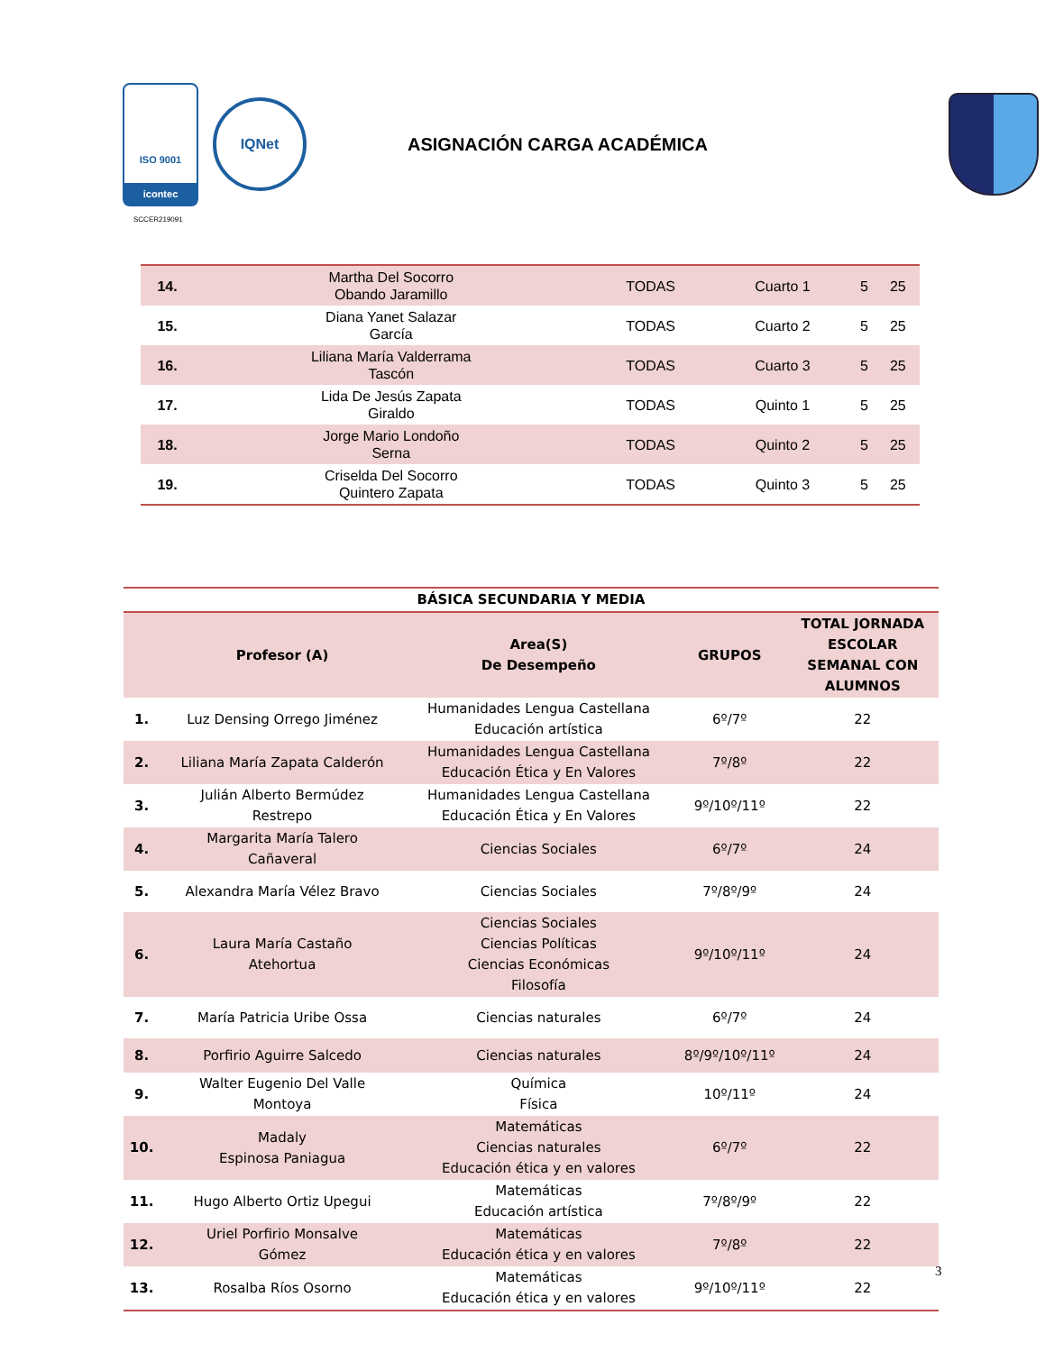ISO 9001
icontec
IQNet
ASIGNACIÓN CARGA ACADÉMICA
SCCER219091
| 14. | Martha Del Socorro Obando Jaramillo | TODAS | Cuarto 1 | 5 | 25 |
| 15. | Diana Yanet Salazar García | TODAS | Cuarto 2 | 5 | 25 |
| 16. | Liliana María Valderrama Tascón | TODAS | Cuarto 3 | 5 | 25 |
| 17. | Lida De Jesús Zapata Giraldo | TODAS | Quinto 1 | 5 | 25 |
| 18. | Jorge Mario Londoño Serna | TODAS | Quinto 2 | 5 | 25 |
| 19. | Criselda Del Socorro Quintero Zapata | TODAS | Quinto 3 | 5 | 25 |
| BÁSICA SECUNDARIA Y MEDIA | | | | |
| --- | --- | --- | --- | --- |
| | Profesor (A) | Area(S) De Desempeño | GRUPOS | TOTAL JORNADA ESCOLAR SEMANAL CON ALUMNOS |
| 1. | Luz Densing Orrego Jiménez | Humanidades Lengua Castellana Educación artística | 6º/7º | 22 |
| 2. | Liliana María Zapata Calderón | Humanidades Lengua Castellana Educación Ética y En Valores | 7º/8º | 22 |
| 3. | Julián Alberto Bermúdez Restrepo | Humanidades Lengua Castellana Educación Ética y En Valores | 9º/10º/11º | 22 |
| 4. | Margarita María Talero Cañaveral | Ciencias Sociales | 6º/7º | 24 |
| 5. | Alexandra María Vélez Bravo | Ciencias Sociales | 7º/8º/9º | 24 |
| 6. | Laura María Castaño Atehortua | Ciencias Sociales Ciencias Políticas Ciencias Económicas Filosofía | 9º/10º/11º | 24 |
| 7. | María Patricia Uribe Ossa | Ciencias naturales | 6º/7º | 24 |
| 8. | Porfirio Aguirre Salcedo | Ciencias naturales | 8º/9º/10º/11º | 24 |
| 9. | Walter Eugenio Del Valle Montoya | Química Física | 10º/11º | 24 |
| 10. | Madaly Espinosa Paniagua | Matemáticas Ciencias naturales Educación ética y en valores | 6º/7º | 22 |
| 11. | Hugo Alberto Ortiz Upegui | Matemáticas Educación artística | 7º/8º/9º | 22 |
| 12. | Uriel Porfirio Monsalve Gómez | Matemáticas Educación ética y en valores | 7º/8º | 22 |
| 13. | Rosalba Ríos Osorno | Matemáticas Educación ética y en valores | 9º/10º/11º | 22 |
3